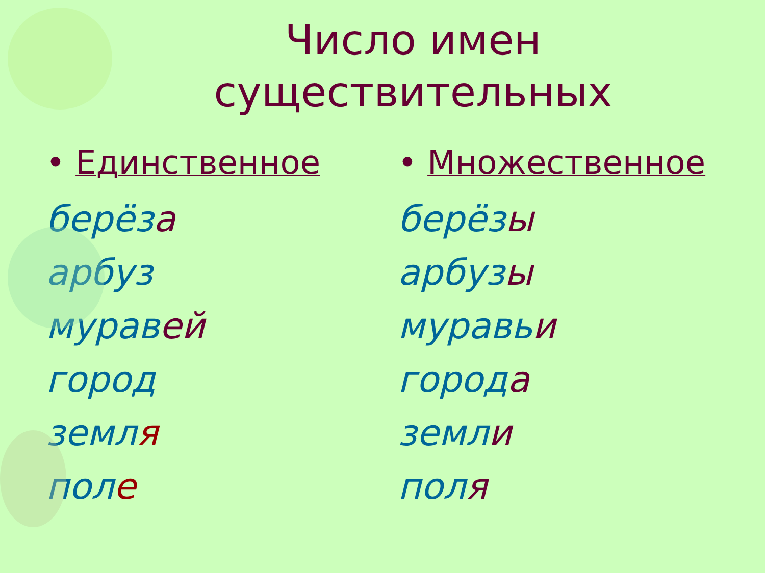Число имен
существительных
• Единственное
берёза
арбуз
муравей
город
земля
поле
• Множественное
берёзы
арбузы
муравьи
города
земли
поля